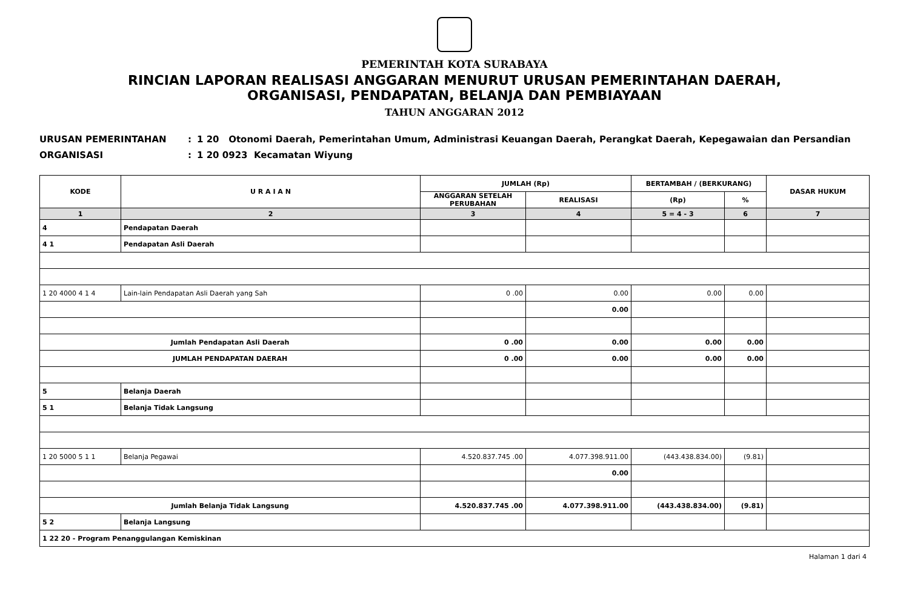PEMERINTAH KOTA SURABAYA
RINCIAN LAPORAN REALISASI ANGGARAN MENURUT URUSAN PEMERINTAHAN DAERAH,
ORGANISASI, PENDAPATAN, BELANJA DAN PEMBIAYAAN
TAHUN ANGGARAN 2012
URUSAN PEMERINTAHAN: 1 20 Otonomi Daerah, Pemerintahan Umum, Administrasi Keuangan Daerah, Perangkat Daerah, Kepegawaian dan Persandian
ORGANISASI: 1 20 0923 Kecamatan Wiyung
| KODE | U R A I A N | JUMLAH (Rp) | | BERTAMBAH / (BERKURANG) | | DASAR HUKUM |
| --- | --- | --- | --- | --- | --- | --- |
| | | ANGGARAN SETELAH PERUBAHAN | REALISASI | (Rp) | % | |
| 1 | 2 | 3 | 4 | 5 = 4 - 3 | 6 | 7 |
| 4 | Pendapatan Daerah | | | | | |
| 4 1 | Pendapatan Asli Daerah | | | | | |
| 1 20 4000 4 1 4 | Lain-lain Pendapatan Asli Daerah yang Sah | 0 .00 | 0.00 | 0.00 | 0.00 | |
| | | | 0.00 | | | |
| Jumlah Pendapatan Asli Daerah | | 0 .00 | 0.00 | 0.00 | 0.00 | |
| JUMLAH PENDAPATAN DAERAH | | 0 .00 | 0.00 | 0.00 | 0.00 | |
| 5 | Belanja Daerah | | | | | |
| 5 1 | Belanja Tidak Langsung | | | | | |
| 1 20 5000 5 1 1 | Belanja Pegawai | 4.520.837.745 .00 | 4.077.398.911.00 | (443.438.834.00) | (9.81) | |
| | | | 0.00 | | | |
| Jumlah Belanja Tidak Langsung | | 4.520.837.745 .00 | 4.077.398.911.00 | (443.438.834.00) | (9.81) | |
| 5 2 | Belanja Langsung | | | | | |
| 1 22 20 - Program Penanggulangan Kemiskinan | | | | | | |
Halaman 1 dari 4